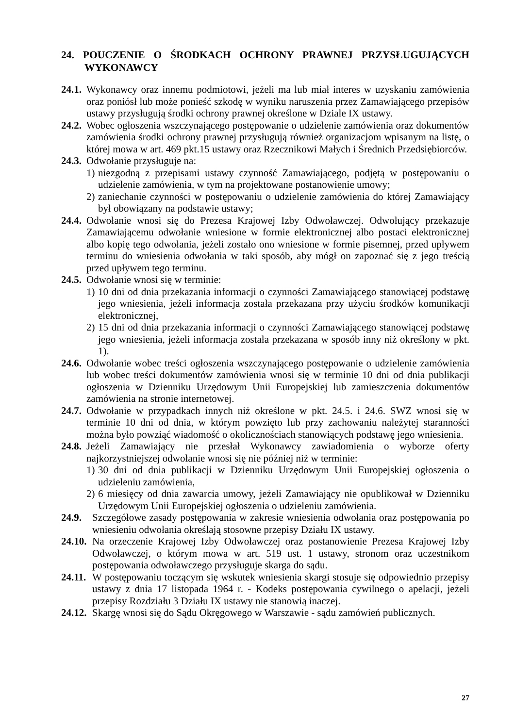24. POUCZENIE O ŚRODKACH OCHRONY PRAWNEJ PRZYSŁUGUJĄCYCH WYKONAWCY
24.1. Wykonawcy oraz innemu podmiotowi, jeżeli ma lub miał interes w uzyskaniu zamówienia oraz poniósł lub może ponieść szkodę w wyniku naruszenia przez Zamawiającego przepisów ustawy przysługują środki ochrony prawnej określone w Dziale IX ustawy.
24.2. Wobec ogłoszenia wszczynającego postępowanie o udzielenie zamówienia oraz dokumentów zamówienia środki ochrony prawnej przysługują również organizacjom wpisanym na listę, o której mowa w art. 469 pkt.15 ustawy oraz Rzecznikowi Małych i Średnich Przedsiębiorców.
24.3. Odwołanie przysługuje na:
1) niezgodną z przepisami ustawy czynność Zamawiającego, podjętą w postępowaniu o udzielenie zamówienia, w tym na projektowane postanowienie umowy;
2) zaniechanie czynności w postępowaniu o udzielenie zamówienia do której Zamawiający był obowiązany na podstawie ustawy;
24.4. Odwołanie wnosi się do Prezesa Krajowej Izby Odwoławczej. Odwołujący przekazuje Zamawiającemu odwołanie wniesione w formie elektronicznej albo postaci elektronicznej albo kopię tego odwołania, jeżeli zostało ono wniesione w formie pisemnej, przed upływem terminu do wniesienia odwołania w taki sposób, aby mógł on zapoznać się z jego treścią przed upływem tego terminu.
24.5. Odwołanie wnosi się w terminie:
1) 10 dni od dnia przekazania informacji o czynności Zamawiającego stanowiącej podstawę jego wniesienia, jeżeli informacja została przekazana przy użyciu środków komunikacji elektronicznej,
2) 15 dni od dnia przekazania informacji o czynności Zamawiającego stanowiącej podstawę jego wniesienia, jeżeli informacja została przekazana w sposób inny niż określony w pkt. 1).
24.6. Odwołanie wobec treści ogłoszenia wszczynającego postępowanie o udzielenie zamówienia lub wobec treści dokumentów zamówienia wnosi się w terminie 10 dni od dnia publikacji ogłoszenia w Dzienniku Urzędowym Unii Europejskiej lub zamieszczenia dokumentów zamówienia na stronie internetowej.
24.7. Odwołanie w przypadkach innych niż określone w pkt. 24.5. i 24.6. SWZ wnosi się w terminie 10 dni od dnia, w którym powzięto lub przy zachowaniu należytej staranności można było powziąć wiadomość o okolicznościach stanowiących podstawę jego wniesienia.
24.8. Jeżeli Zamawiający nie przesłał Wykonawcy zawiadomienia o wyborze oferty najkorzystniejszej odwołanie wnosi się nie później niż w terminie:
1) 30 dni od dnia publikacji w Dzienniku Urzędowym Unii Europejskiej ogłoszenia o udzieleniu zamówienia,
2) 6 miesięcy od dnia zawarcia umowy, jeżeli Zamawiający nie opublikował w Dzienniku Urzędowym Unii Europejskiej ogłoszenia o udzieleniu zamówienia.
24.9. Szczegółowe zasady postępowania w zakresie wniesienia odwołania oraz postępowania po wniesieniu odwołania określają stosowne przepisy Działu IX ustawy.
24.10. Na orzeczenie Krajowej Izby Odwoławczej oraz postanowienie Prezesa Krajowej Izby Odwoławczej, o którym mowa w art. 519 ust. 1 ustawy, stronom oraz uczestnikom postępowania odwoławczego przysługuje skarga do sądu.
24.11. W postępowaniu toczącym się wskutek wniesienia skargi stosuje się odpowiednio przepisy ustawy z dnia 17 listopada 1964 r. - Kodeks postępowania cywilnego o apelacji, jeżeli przepisy Rozdziału 3 Działu IX ustawy nie stanowią inaczej.
24.12. Skargę wnosi się do Sądu Okręgowego w Warszawie - sądu zamówień publicznych.
27